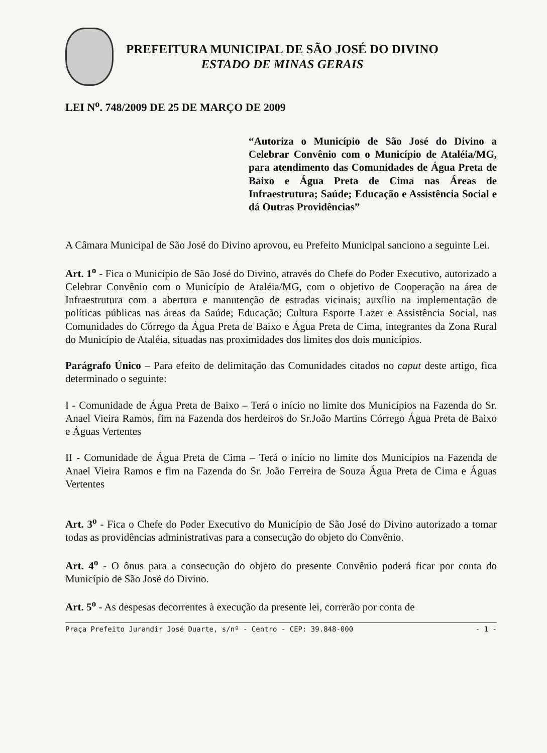PREFEITURA MUNICIPAL DE SÃO JOSÉ DO DIVINO
ESTADO DE MINAS GERAIS
LEI N<sup>o</sup>. 748/2009 DE 25 DE MARÇO DE 2009
“Autoriza o Município de São José do Divino a Celebrar Convênio com o Município de Ataléia/MG, para atendimento das Comunidades de Água Preta de Baixo e Água Preta de Cima nas Áreas de Infraestrutura; Saúde; Educação e Assistência Social e dá Outras Providências”
A Câmara Municipal de São José do Divino aprovou, eu Prefeito Municipal sanciono a seguinte Lei.
Art. 1<sup>o</sup> - Fica o Município de São José do Divino, através do Chefe do Poder Executivo, autorizado a Celebrar Convênio com o Município de Ataléia/MG, com o objetivo de Cooperação na área de Infraestrutura com a abertura e manutenção de estradas vicinais; auxílio na implementação de políticas públicas nas áreas da Saúde; Educação; Cultura Esporte Lazer e Assistência Social, nas Comunidades do Córrego da Água Preta de Baixo e Água Preta de Cima, integrantes da Zona Rural do Município de Ataléia, situadas nas proximidades dos limites dos dois municípios.
Parágrafo Único – Para efeito de delimitação das Comunidades citados no caput deste artigo, fica determinado o seguinte:
I - Comunidade de Água Preta de Baixo – Terá o início no limite dos Municípios na Fazenda do Sr. Anael Vieira Ramos, fim na Fazenda dos herdeiros do Sr.João Martins Córrego Água Preta de Baixo e Águas Vertentes
II - Comunidade de Água Preta de Cima – Terá o início no limite dos Municípios na Fazenda de Anael Vieira Ramos e fim na Fazenda do Sr. João Ferreira de Souza Água Preta de Cima e Águas Vertentes
Art. 3<sup>o</sup> - Fica o Chefe do Poder Executivo do Município de São José do Divino autorizado a tomar todas as providências administrativas para a consecução do objeto do Convênio.
Art. 4<sup>o</sup> - O ônus para a consecução do objeto do presente Convênio poderá ficar por conta do Município de São José do Divino.
Art. 5<sup>o</sup> - As despesas decorrentes à execução da presente lei, correrão por conta de
Praça Prefeito Jurandir José Duarte, s/nº - Centro - CEP: 39.848-000 - 1 -